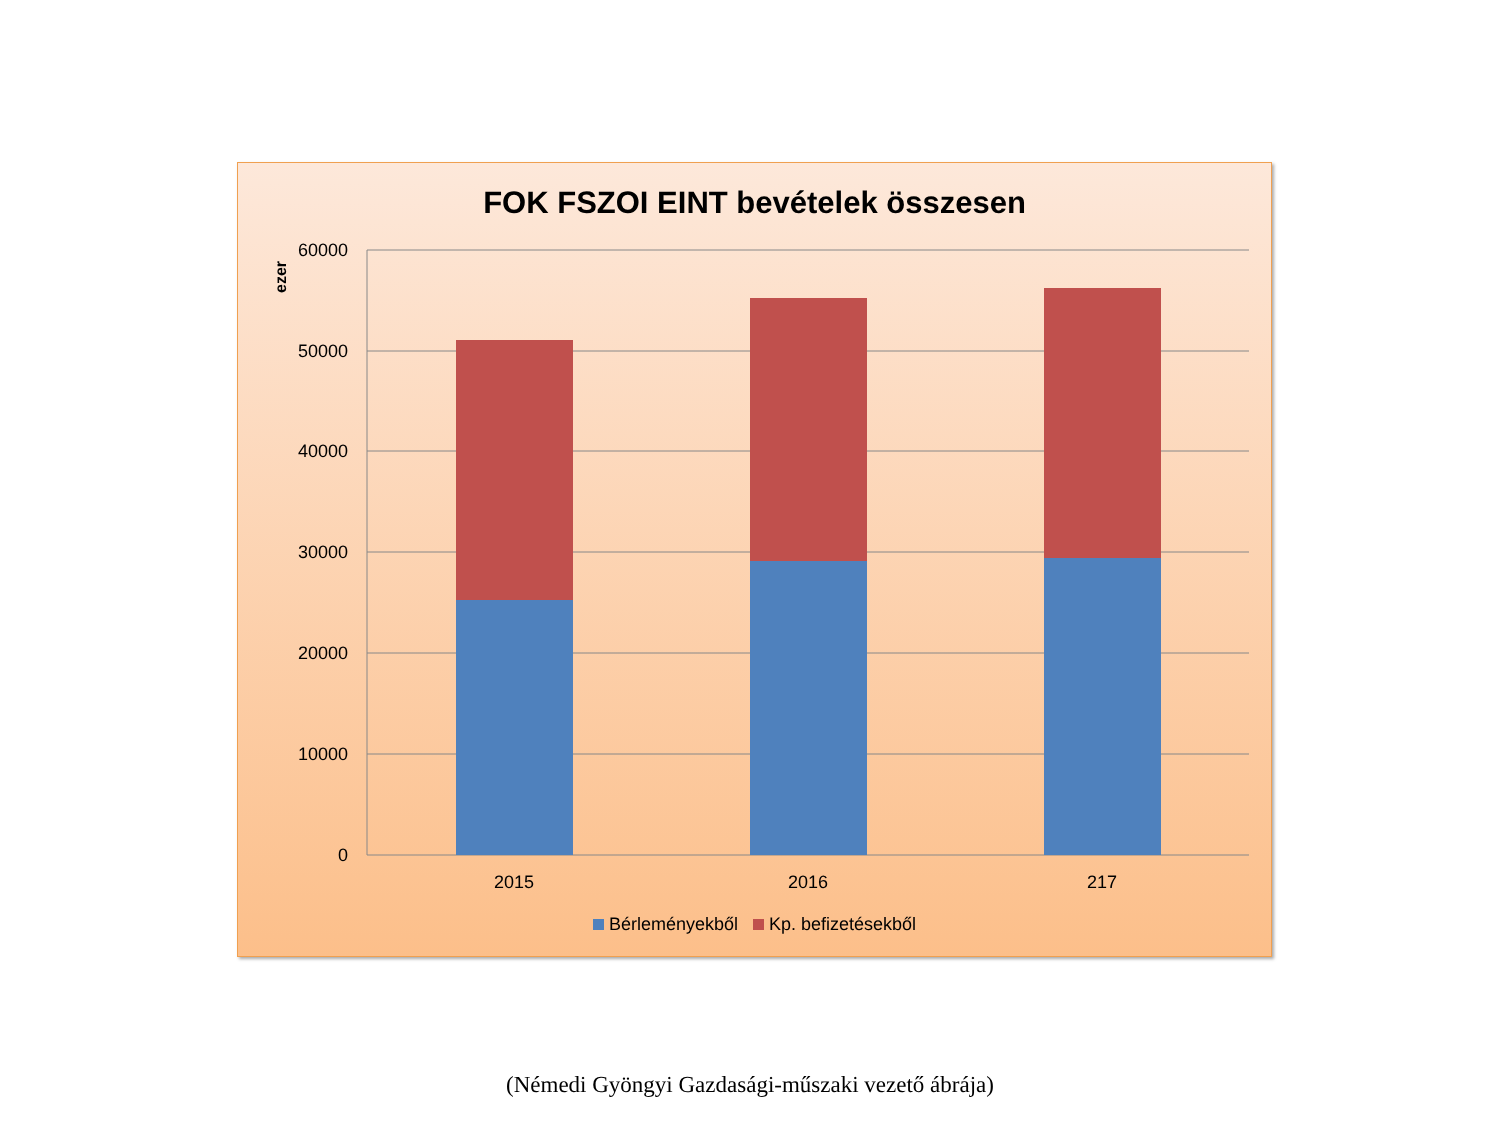FOK FSZOI EINT bevételek összesen
60000
50000
40000
30000
20000
10000
0
ezer
2015
2016
217
Bérleményekből Kp. befizetésekből
(Némedi Gyöngyi Gazdasági-műszaki vezető ábrája)